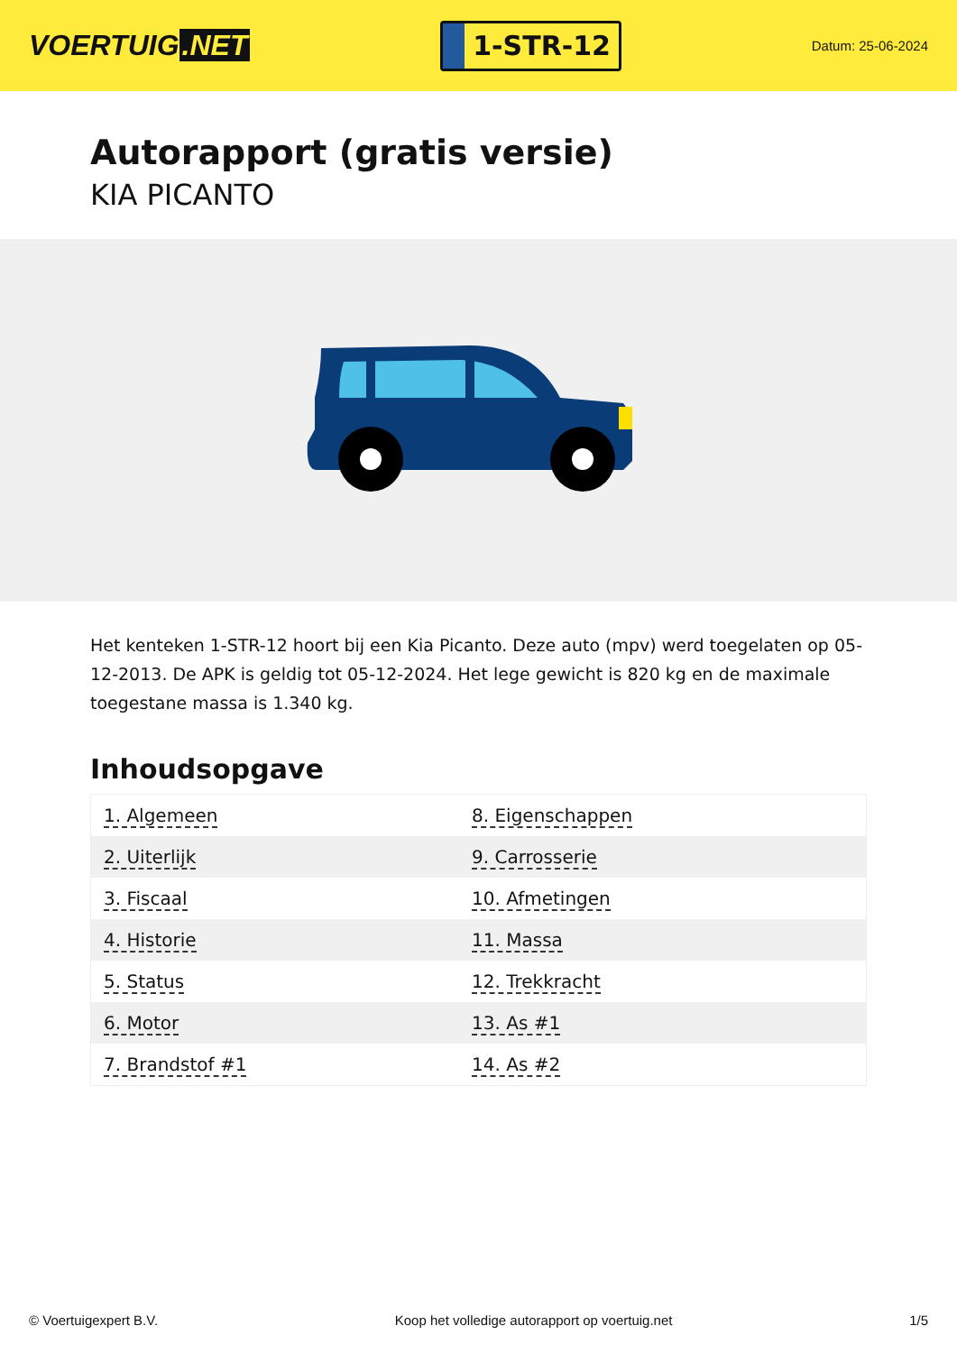VOERTUIG.NET
1-STR-12
Datum: 25-06-2024
Autorapport (gratis versie)
KIA PICANTO
Het kenteken 1-STR-12 hoort bij een Kia Picanto. Deze auto (mpv) werd toegelaten op 05-12-2013. De APK is geldig tot 05-12-2024. Het lege gewicht is 820 kg en de maximale toegestane massa is 1.340 kg.
Inhoudsopgave
| 1. Algemeen | 8. Eigenschappen |
| 2. Uiterlijk | 9. Carrosserie |
| 3. Fiscaal | 10. Afmetingen |
| 4. Historie | 11. Massa |
| 5. Status | 12. Trekkracht |
| 6. Motor | 13. As #1 |
| 7. Brandstof #1 | 14. As #2 |
© Voertuigexpert B.V. Koop het volledige autorapport op voertuig.net 1/5